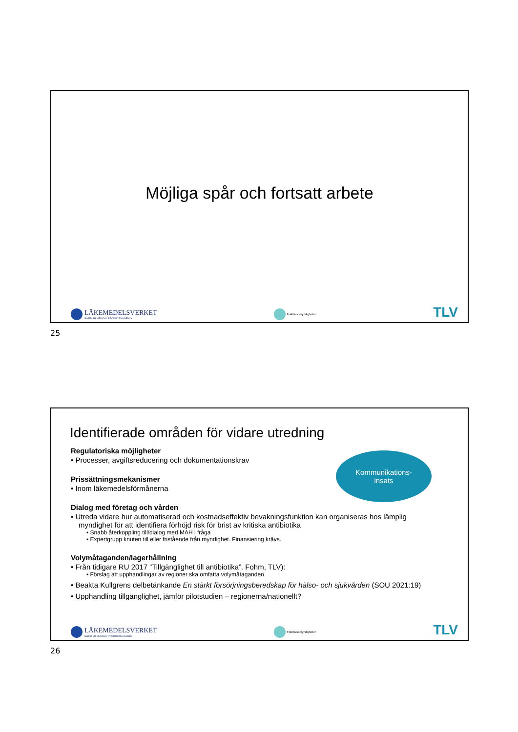Möjliga spår och fortsatt arbete
LÄKEMEDELSVERKET
SWEDISH MEDICAL PRODUCTS AGENCY
Folkhälsomyndigheten
TLV
25
Identifierade områden för vidare utredning
Kommunikations-
insats
Regulatoriska möjligheter
• Processer, avgiftsreducering och dokumentationskrav
Prissättningsmekanismer
• Inom läkemedelsförmånerna
Dialog med företag och vården
• Utreda vidare hur automatiserad och kostnadseffektiv bevakningsfunktion kan organiseras hos lämplig myndighet för att identifiera förhöjd risk för brist av kritiska antibiotika
• Snabb återkoppling till/dialog med MAH i fråga
• Expertgrupp knuten till eller fristående från myndighet. Finansiering krävs.
Volymåtaganden/lagerhållning
• Från tidigare RU 2017 ”Tillgänglighet till antibiotika”. Fohm, TLV):
• Förslag att upphandlingar av regioner ska omfatta volymåtaganden
• Beakta Kullgrens delbetänkande En stärkt försörjningsberedskap för hälso- och sjukvården (SOU 2021:19)
• Upphandling tillgänglighet, jämför pilotstudien – regionerna/nationellt?
LÄKEMEDELSVERKET
SWEDISH MEDICAL PRODUCTS AGENCY
Folkhälsomyndigheten
TLV
26